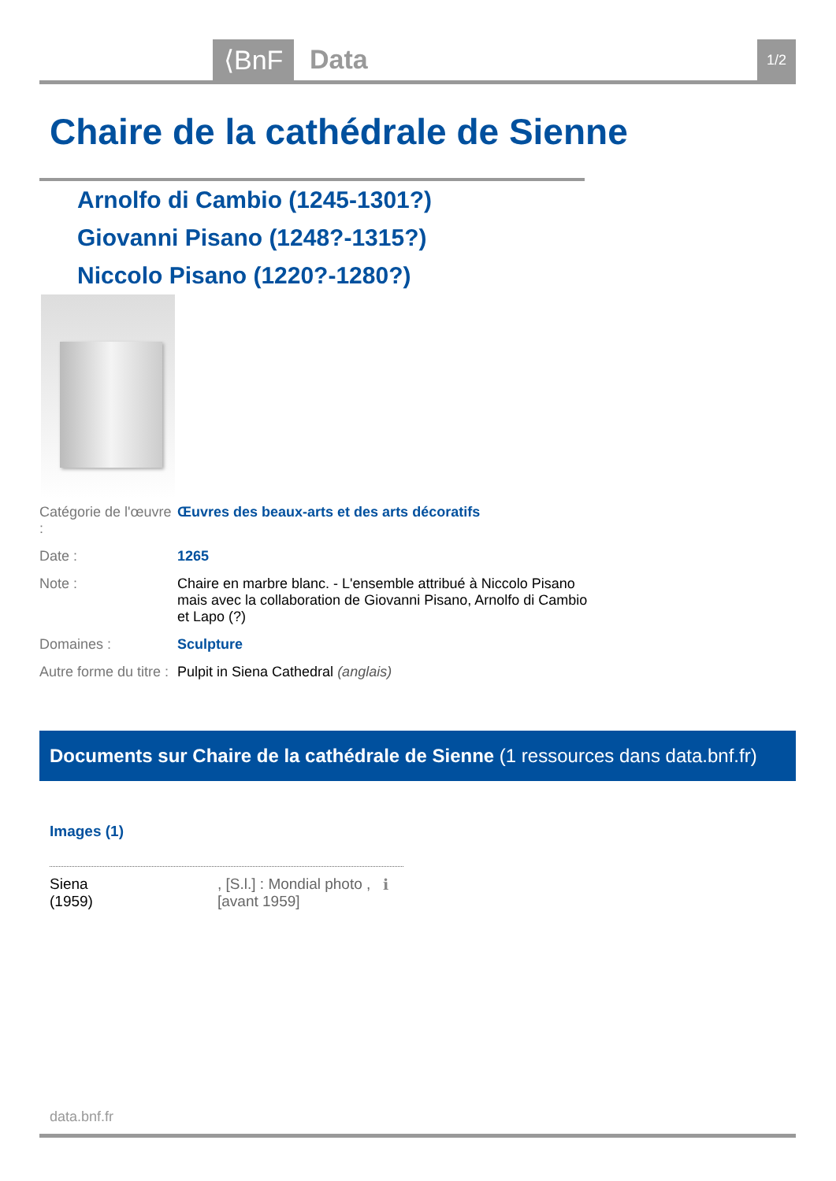⟨BnF Data 1/2
Chaire de la cathédrale de Sienne
Arnolfo di Cambio (1245-1301?)
Giovanni Pisano (1248?-1315?)
Niccolo Pisano (1220?-1280?)
Catégorie de l'œuvre :
Œuvres des beaux-arts et des arts décoratifs
Date : 1265
Note : Chaire en marbre blanc. - L'ensemble attribué à Niccolo Pisano mais avec la collaboration de Giovanni Pisano, Arnolfo di Cambio et Lapo (?)
Domaines : Sculpture
Autre forme du titre :
Pulpit in Siena Cathedral (anglais)
Documents sur Chaire de la cathédrale de Sienne (1 ressources dans data.bnf.fr)
Images (1)
Siena
(1959)
, [S.l.] : Mondial photo , [avant 1959]
ℹ
data.bnf.fr